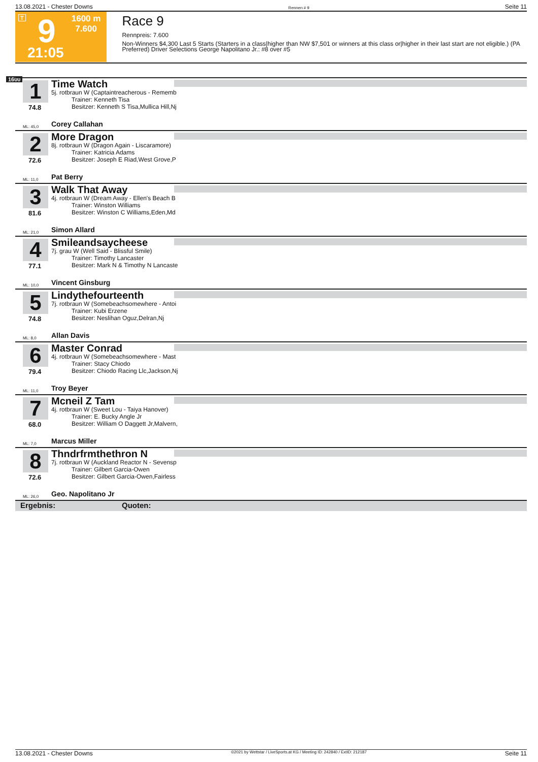13.08.2021 - Chester Downs Rennen # 9 Seite 11
T 9 1600 m
7.600
21:05
Race 9
Rennpreis: 7.600
Non-Winners $4,300 Last 5 Starts (Starters in a class|higher than NW $7,501 or winners at this class or|higher in their last start are not eligible.) (PA Preferred) Driver Selections George Napolitano Jr.: #8 over #5
1600
1
74.8
Time Watch
5j. rotbraun W (Captaintreacherous - Rememb
Trainer: Kenneth Tisa
Besitzer: Kenneth S Tisa,Mullica Hill,Nj
ML: 45,0 Corey Callahan
2
72.6
More Dragon
8j. rotbraun W (Dragon Again - Liscaramore)
Trainer: Katricia Adams
Besitzer: Joseph E Riad,West Grove,P
ML: 11,0 Pat Berry
3
81.6
Walk That Away
4j. rotbraun W (Dream Away - Ellen's Beach B
Trainer: Winston Williams
Besitzer: Winston C Williams,Eden,Md
ML: 21,0 Simon Allard
4
77.1
Smileandsaycheese
7j. grau W (Well Said - Blissful Smile)
Trainer: Timothy Lancaster
Besitzer: Mark N & Timothy N Lancaste
ML: 10,0 Vincent Ginsburg
5
74.8
Lindythefourteenth
7j. rotbraun W (Somebeachsomewhere - Antoi
Trainer: Kubi Erzene
Besitzer: Neslihan Oguz,Delran,Nj
ML: 8,0 Allan Davis
6
79.4
Master Conrad
4j. rotbraun W (Somebeachsomewhere - Mast
Trainer: Stacy Chiodo
Besitzer: Chiodo Racing Llc,Jackson,Nj
ML: 11,0 Troy Beyer
7
68.0
Mcneil Z Tam
4j. rotbraun W (Sweet Lou - Taiya Hanover)
Trainer: E. Bucky Angle Jr
Besitzer: William O Daggett Jr,Malvern,
ML: 7,0 Marcus Miller
8
72.6
Thndrfrmthethron N
7j. rotbraun W (Auckland Reactor N - Sevensp
Trainer: Gilbert Garcia-Owen
Besitzer: Gilbert Garcia-Owen,Fairless
ML: 26,0 Geo. Napolitano Jr
Ergebnis: Quoten:
13.08.2021 - Chester Downs ©2021 by Wettstar / LiveSports.at KG / Meeting ID: 242840 / ExtID: 212187 Seite 11